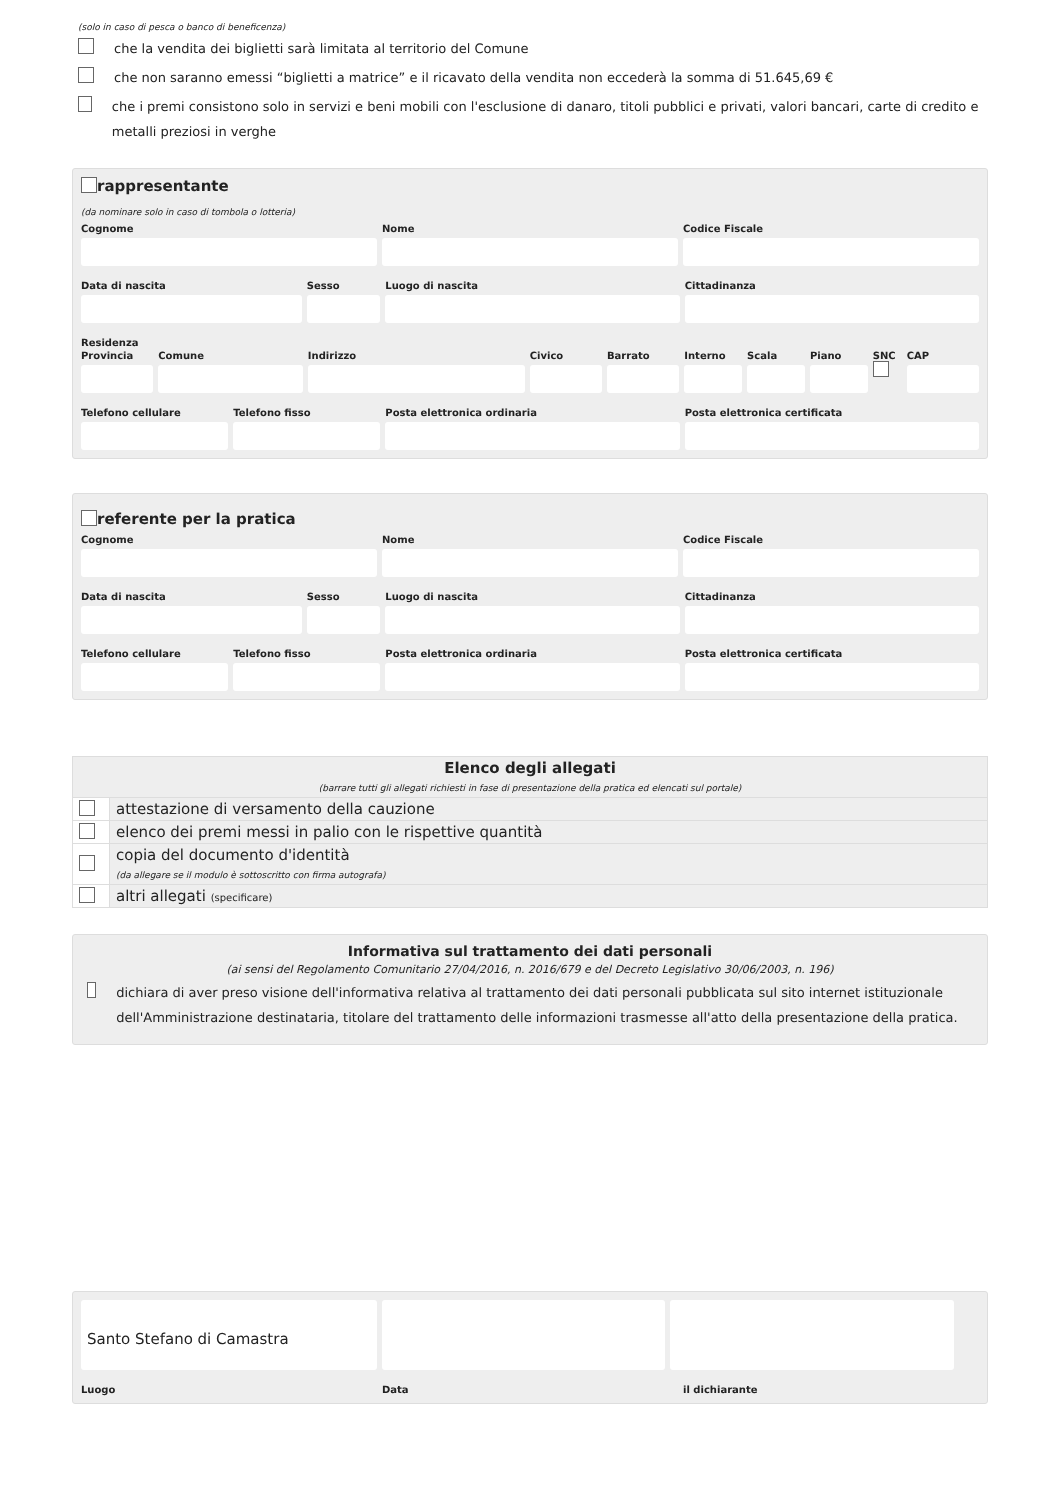(solo in caso di pesca o banco di beneficenza)
che la vendita dei biglietti sarà limitata al territorio del Comune
che non saranno emessi “biglietti a matrice” e il ricavato della vendita non eccederà la somma di 51.645,69 €
che i premi consistono solo in servizi e beni mobili con l'esclusione di danaro, titoli pubblici e privati, valori bancari, carte di credito e metalli preziosi in verghe
rappresentante
(da nominare solo in caso di tombola o lotteria)
Cognome Nome Codice Fiscale
Data di nascita Sesso Luogo di nascita Cittadinanza
Residenza
Provincia Comune Indirizzo Civico Barrato Interno Scala Piano SNC
CAP
Telefono cellulare Telefono fisso Posta elettronica ordinaria Posta elettronica certificata
referente per la pratica
Cognome Nome Codice Fiscale
Data di nascita Sesso Luogo di nascita Cittadinanza
Telefono cellulare Telefono fisso Posta elettronica ordinaria Posta elettronica certificata
| Elenco degli allegati (barrare tutti gli allegati richiesti in fase di presentazione della pratica ed elencati sul portale) | |
| | attestazione di versamento della cauzione |
| | elenco dei premi messi in palio con le rispettive quantità |
| | copia del documento d'identità (da allegare se il modulo è sottoscritto con firma autografa) |
| | altri allegati (specificare) |
Informativa sul trattamento dei dati personali
(ai sensi del Regolamento Comunitario 27/04/2016, n. 2016/679 e del Decreto Legislativo 30/06/2003, n. 196)
dichiara di aver preso visione dell'informativa relativa al trattamento dei dati personali pubblicata sul sito internet istituzionale dell'Amministrazione destinataria, titolare del trattamento delle informazioni trasmesse all'atto della presentazione della pratica.
Santo Stefano di Camastra
Luogo Data il dichiarante